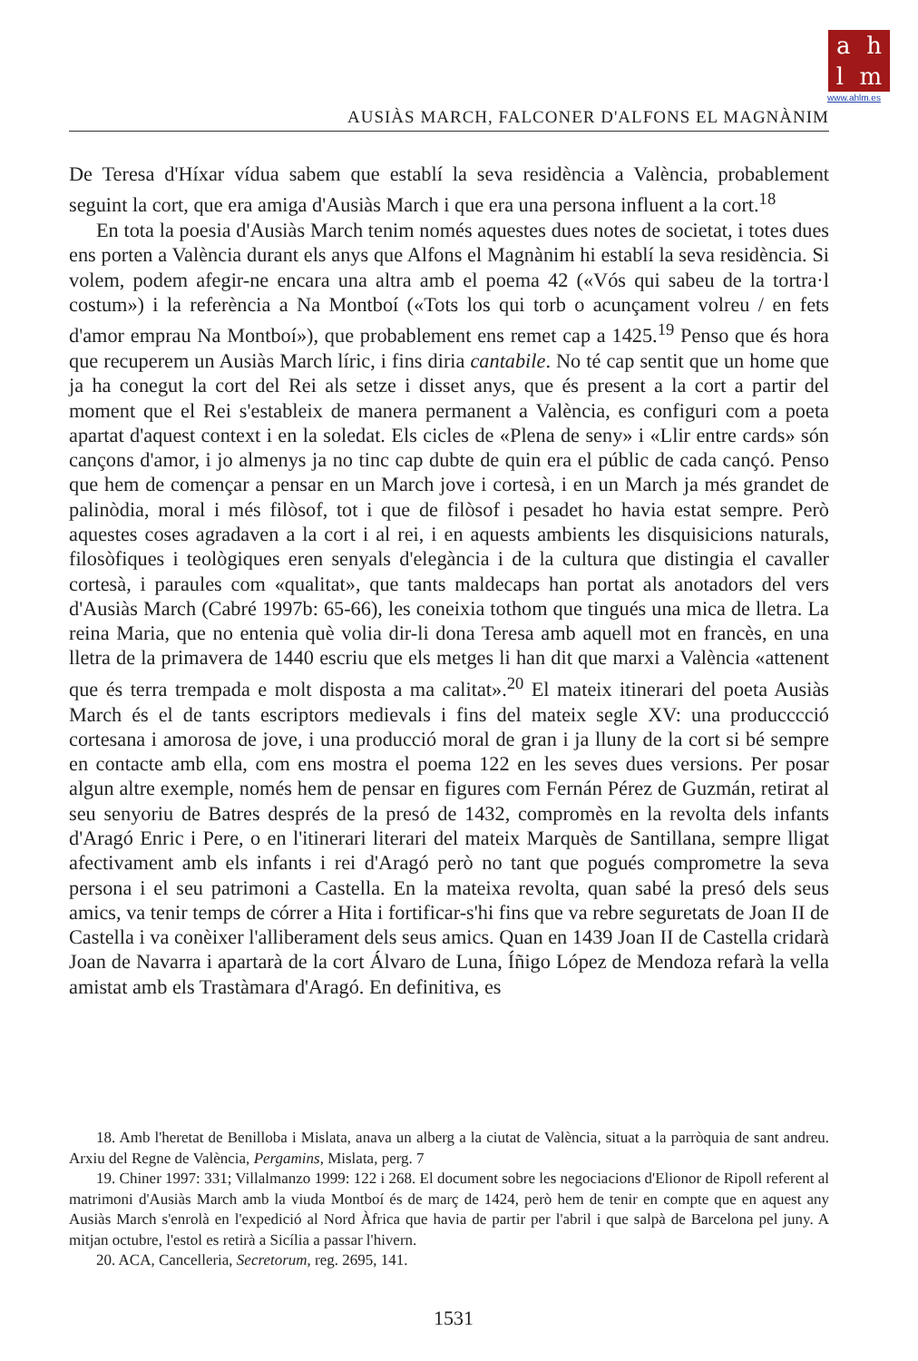a h
l m
www.ahlm.es
AUSIÀS MARCH, FALCONER D'ALFONS EL MAGNÀNIM
De Teresa d'Híxar vídua sabem que establí la seva residència a València, probablement seguint la cort, que era amiga d'Ausiàs March i que era una persona influent a la cort.<sup>18</sup>
En tota la poesia d'Ausiàs March tenim només aquestes dues notes de societat, i totes dues ens porten a València durant els anys que Alfons el Magnànim hi establí la seva residència. Si volem, podem afegir-ne encara una altra amb el poema 42 («Vós qui sabeu de la tortra·l costum») i la referència a Na Montboí («Tots los qui torb o acunçament volreu / en fets d'amor emprau Na Montboí»), que probablement ens remet cap a 1425.<sup>19</sup> Penso que és hora que recuperem un Ausiàs March líric, i fins diria cantabile. No té cap sentit que un home que ja ha conegut la cort del Rei als setze i disset anys, que és present a la cort a partir del moment que el Rei s'estableix de manera permanent a València, es configuri com a poeta apartat d'aquest context i en la soledat. Els cicles de «Plena de seny» i «Llir entre cards» són cançons d'amor, i jo almenys ja no tinc cap dubte de quin era el públic de cada cançó. Penso que hem de començar a pensar en un March jove i cortesà, i en un March ja més grandet de palinòdia, moral i més filòsof, tot i que de filòsof i pesadet ho havia estat sempre. Però aquestes coses agradaven a la cort i al rei, i en aquests ambients les disquisicions naturals, filosòfiques i teològiques eren senyals d'elegància i de la cultura que distingia el cavaller cortesà, i paraules com «qualitat», que tants maldecaps han portat als anotadors del vers d'Ausiàs March (Cabré 1997b: 65-66), les coneixia tothom que tingués una mica de lletra. La reina Maria, que no entenia què volia dir-li dona Teresa amb aquell mot en francès, en una lletra de la primavera de 1440 escriu que els metges li han dit que marxi a València «attenent que és terra trempada e molt disposta a ma calitat».<sup>20</sup> El mateix itinerari del poeta Ausiàs March és el de tants escriptors medievals i fins del mateix segle XV: una producccció cortesana i amorosa de jove, i una producció moral de gran i ja lluny de la cort si bé sempre en contacte amb ella, com ens mostra el poema 122 en les seves dues versions. Per posar algun altre exemple, només hem de pensar en figures com Fernán Pérez de Guzmán, retirat al seu senyoriu de Batres després de la presó de 1432, compromès en la revolta dels infants d'Aragó Enric i Pere, o en l'itinerari literari del mateix Marquès de Santillana, sempre lligat afectivament amb els infants i rei d'Aragó però no tant que pogués comprometre la seva persona i el seu patrimoni a Castella. En la mateixa revolta, quan sabé la presó dels seus amics, va tenir temps de córrer a Hita i fortificar-s'hi fins que va rebre seguretats de Joan II de Castella i va conèixer l'alliberament dels seus amics. Quan en 1439 Joan II de Castella cridarà Joan de Navarra i apartarà de la cort Álvaro de Luna, Íñigo López de Mendoza refarà la vella amistat amb els Trastàmara d'Aragó. En definitiva, es
18. Amb l'heretat de Benilloba i Mislata, anava un alberg a la ciutat de València, situat a la parròquia de sant andreu. Arxiu del Regne de València, Pergamins, Mislata, perg. 7
19. Chiner 1997: 331; Villalmanzo 1999: 122 i 268. El document sobre les negociacions d'Elionor de Ripoll referent al matrimoni d'Ausiàs March amb la viuda Montboí és de març de 1424, però hem de tenir en compte que en aquest any Ausiàs March s'enrolà en l'expedició al Nord Àfrica que havia de partir per l'abril i que salpà de Barcelona pel juny. A mitjan octubre, l'estol es retirà a Sicília a passar l'hivern.
20. ACA, Cancelleria, Secretorum, reg. 2695, 141.
1531